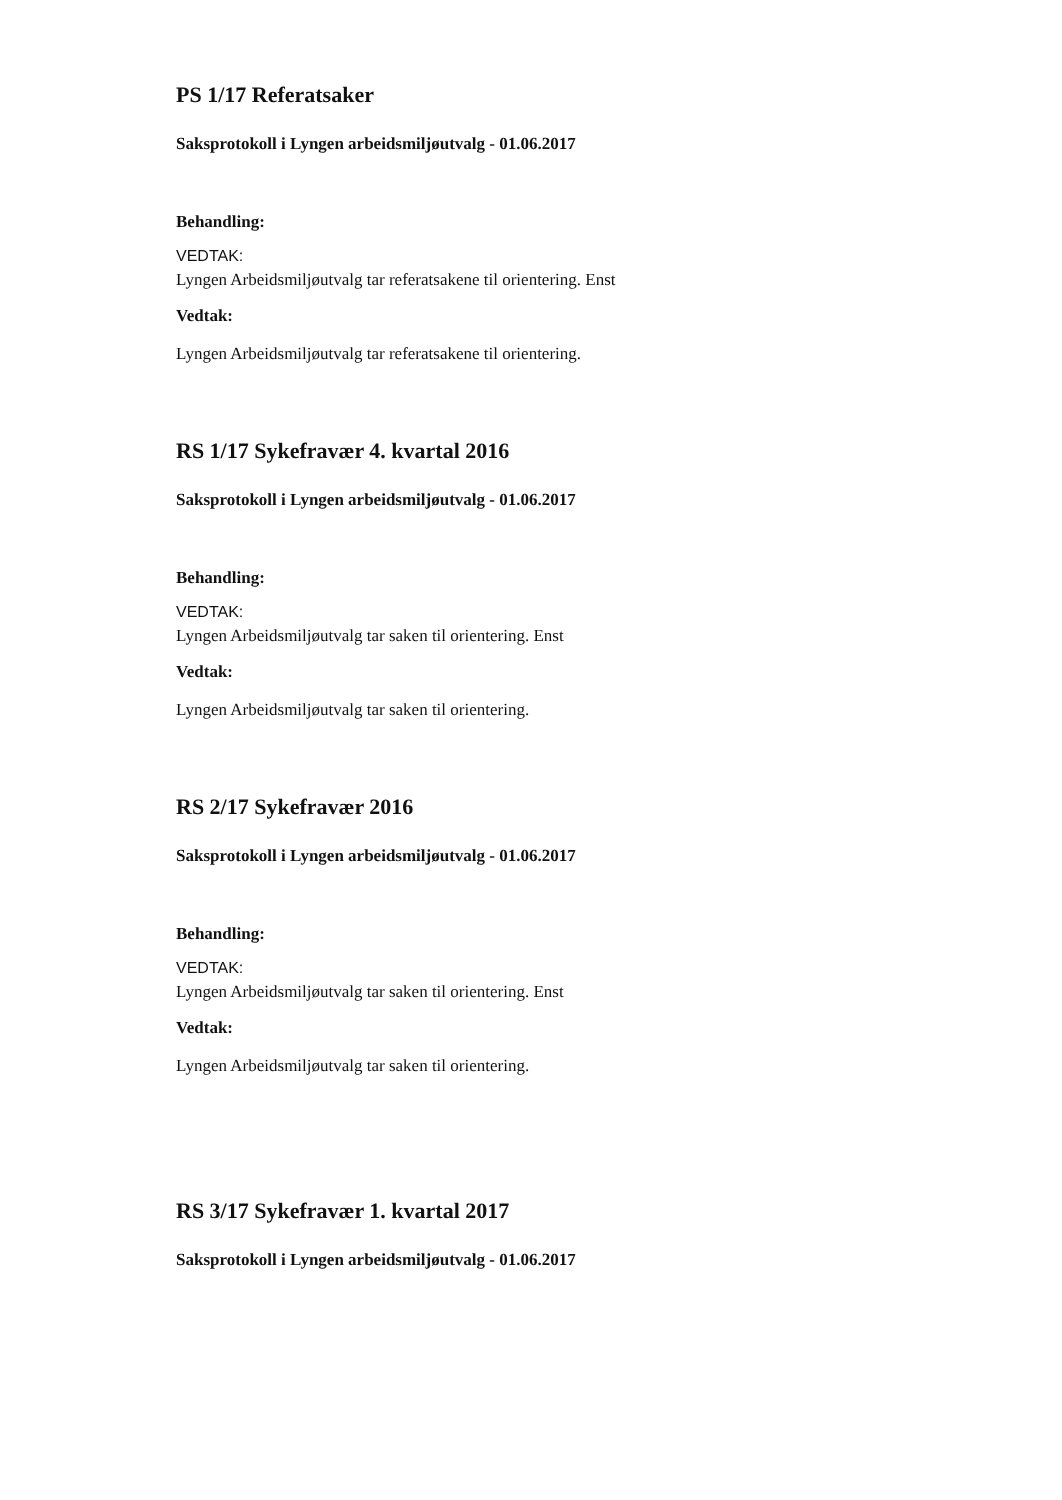PS 1/17 Referatsaker
Saksprotokoll i Lyngen arbeidsmiljøutvalg - 01.06.2017
Behandling:
VEDTAK:
Lyngen Arbeidsmiljøutvalg tar referatsakene til orientering. Enst
Vedtak:
Lyngen Arbeidsmiljøutvalg tar referatsakene til orientering.
RS 1/17 Sykefravær 4. kvartal 2016
Saksprotokoll i Lyngen arbeidsmiljøutvalg - 01.06.2017
Behandling:
VEDTAK:
Lyngen Arbeidsmiljøutvalg tar saken til orientering. Enst
Vedtak:
Lyngen Arbeidsmiljøutvalg tar saken til orientering.
RS 2/17 Sykefravær 2016
Saksprotokoll i Lyngen arbeidsmiljøutvalg - 01.06.2017
Behandling:
VEDTAK:
Lyngen Arbeidsmiljøutvalg tar saken til orientering. Enst
Vedtak:
Lyngen Arbeidsmiljøutvalg tar saken til orientering.
RS 3/17 Sykefravær 1. kvartal 2017
Saksprotokoll i Lyngen arbeidsmiljøutvalg - 01.06.2017